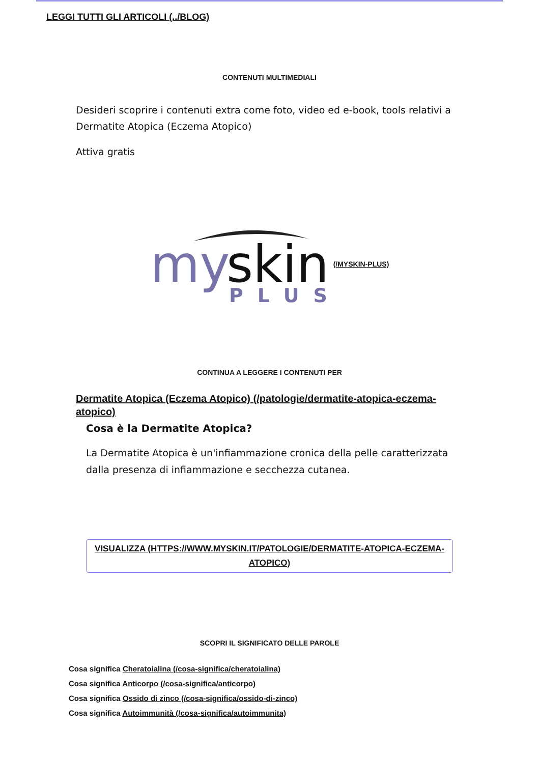LEGGI TUTTI GLI ARTICOLI (../BLOG)
CONTENUTI MULTIMEDIALI
Desideri scoprire i contenuti extra come foto, video ed e-book, tools relativi a Dermatite Atopica (Eczema Atopico)
Attiva gratis
my
skin
PLUS
(/MYSKIN-PLUS)
CONTINUA A LEGGERE I CONTENUTI PER
Dermatite Atopica (Eczema Atopico) (/patologie/dermatite-atopica-eczema-atopico)
Cosa è la Dermatite Atopica?
La Dermatite Atopica è un'infiammazione cronica della pelle caratterizzata dalla presenza di infiammazione e secchezza cutanea.
VISUALIZZA (HTTPS://WWW.MYSKIN.IT/PATOLOGIE/DERMATITE-ATOPICA-ECZEMA-ATOPICO)
SCOPRI IL SIGNIFICATO DELLE PAROLE
Cosa significa Cheratoialina (/cosa-significa/cheratoialina)
Cosa significa Anticorpo (/cosa-significa/anticorpo)
Cosa significa Ossido di zinco (/cosa-significa/ossido-di-zinco)
Cosa significa Autoimmunità (/cosa-significa/autoimmunita)